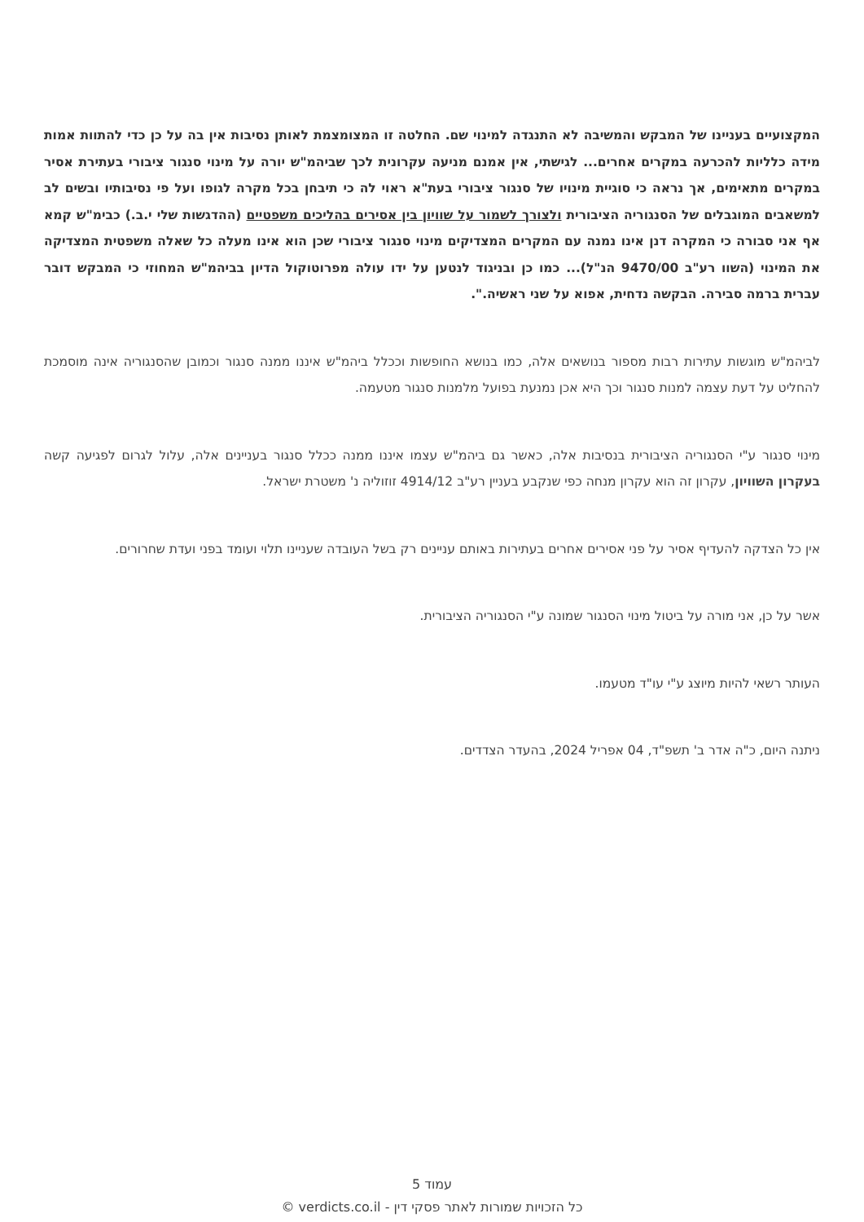המקצועיים בעניינו של המבקש והמשיבה לא התנגדה למינוי שם. החלטה זו המצומצמת לאותן נסיבות אין בה על כן כדי להתוות אמות מידה כלליות להכרעה במקרים אחרים... לגישתי, אין אמנם מניעה עקרונית לכך שביהמ"ש יורה על מינוי סנגור ציבורי בעתירת אסיר במקרים מתאימים, אך נראה כי סוגיית מינויו של סנגור ציבורי בעת"א ראוי לה כי תיבחן בכל מקרה לגופו ועל פי נסיבותיו ובשים לב למשאבים המוגבלים של הסנגוריה הציבורית ולצורך לשמור על שוויון בין אסירים בהליכים משפטיים (ההדגשות שלי י.ב.) כבימ"ש קמא אף אני סבורה כי המקרה דנן אינו נמנה עם המקרים המצדיקים מינוי סנגור ציבורי שכן הוא אינו מעלה כל שאלה משפטית המצדיקה את המינוי (השוו רע"ב 9470/00 הנ"ל)... כמו כן ובניגוד לנטען על ידו עולה מפרוטוקול הדיון בביהמ"ש המחוזי כי המבקש דובר עברית ברמה סבירה. הבקשה נדחית, אפוא על שני ראשיה.".
לביהמ"ש מוגשות עתירות רבות מספור בנושאים אלה, כמו בנושא החופשות וככלל ביהמ"ש איננו ממנה סנגור וכמובן שהסנגוריה אינה מוסמכת להחליט על דעת עצמה למנות סנגור וכך היא אכן נמנעת בפועל מלמנות סנגור מטעמה.
מינוי סנגור ע"י הסנגוריה הציבורית בנסיבות אלה, כאשר גם ביהמ"ש עצמו איננו ממנה ככלל סנגור בעניינים אלה, עלול לגרום לפגיעה קשה בעקרון השוויון, עקרון זה הוא עקרון מנחה כפי שנקבע בעניין רע"ב 4914/12 זוזוליה נ' משטרת ישראל.
אין כל הצדקה להעדיף אסיר על פני אסירים אחרים בעתירות באותם עניינים רק בשל העובדה שעניינו תלוי ועומד בפני ועדת שחרורים.
אשר על כן, אני מורה על ביטול מינוי הסנגור שמונה ע"י הסנגוריה הציבורית.
העותר רשאי להיות מיוצג ע"י עו"ד מטעמו.
ניתנה היום, כ"ה אדר ב' תשפ"ד, 04 אפריל 2024, בהעדר הצדדים.
עמוד 5
כל הזכויות שמורות לאתר פסקי דין - verdicts.co.il ©